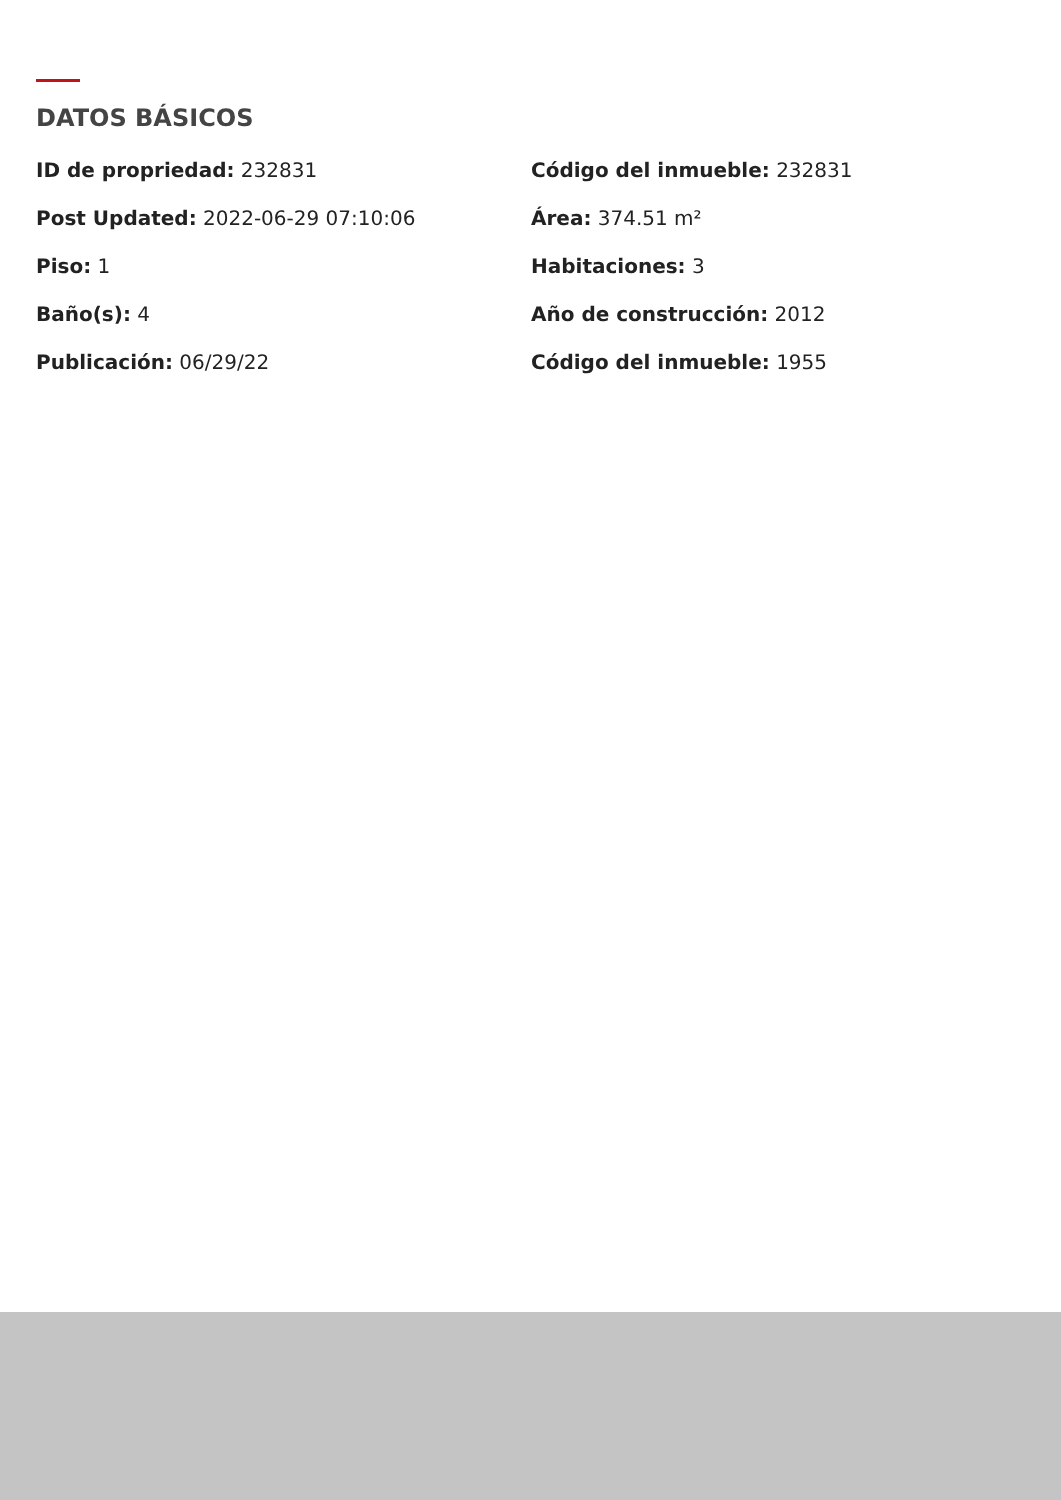DATOS BÁSICOS
ID de propriedad: 232831
Código del inmueble: 232831
Post Updated: 2022-06-29 07:10:06
Área: 374.51 m²
Piso: 1
Habitaciones: 3
Baño(s): 4
Año de construcción: 2012
Publicación: 06/29/22
Código del inmueble: 1955